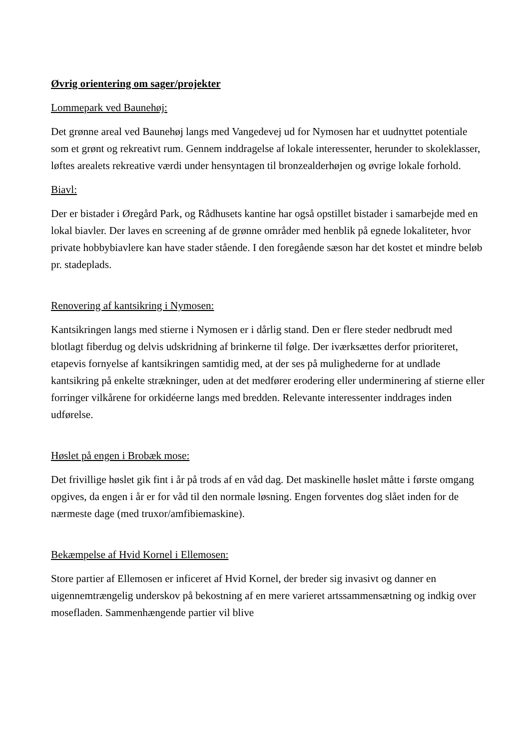Øvrig orientering om sager/projekter
Lommepark ved Baunehøj:
Det grønne areal ved Baunehøj langs med Vangedevej ud for Nymosen har et uudnyttet potentiale som et grønt og rekreativt rum. Gennem inddragelse af lokale interessenter, herunder to skoleklasser, løftes arealets rekreative værdi under hensyntagen til bronzealderhøjen og øvrige lokale forhold.
Biavl:
Der er bistader i Øregård Park, og Rådhusets kantine har også opstillet bistader i samarbejde med en lokal biavler. Der laves en screening af de grønne områder med henblik på egnede lokaliteter, hvor private hobbybiavlere kan have stader stående. I den foregående sæson har det kostet et mindre beløb pr. stadeplads.
Renovering af kantsikring i Nymosen:
Kantsikringen langs med stierne i Nymosen er i dårlig stand. Den er flere steder nedbrudt med blotlagt fiberdug og delvis udskridning af brinkerne til følge. Der iværksættes derfor prioriteret, etapevis fornyelse af kantsikringen samtidig med, at der ses på mulighederne for at undlade kantsikring på enkelte strækninger, uden at det medfører erodering eller underminering af stierne eller forringer vilkårene for orkidéerne langs med bredden. Relevante interessenter inddrages inden udførelse.
Høslet på engen i Brobæk mose:
Det frivillige høslet gik fint i år på trods af en våd dag. Det maskinelle høslet måtte i første omgang opgives, da engen i år er for våd til den normale løsning. Engen forventes dog slået inden for de nærmeste dage (med truxor/amfibiemaskine).
Bekæmpelse af Hvid Kornel i Ellemosen:
Store partier af Ellemosen er inficeret af Hvid Kornel, der breder sig invasivt og danner en uigennemtrængelig underskov på bekostning af en mere varieret artssammensætning og indkig over mosefladen. Sammenhængende partier vil blive